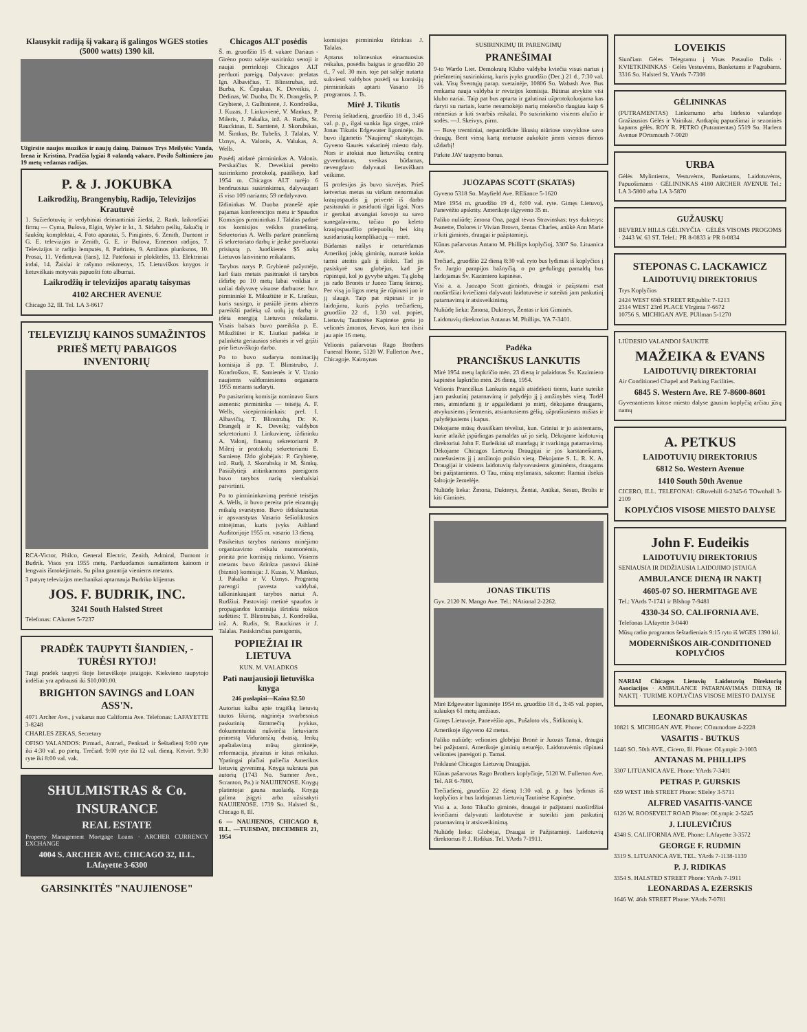Klausykit radiją šį vakarą iš galingos WGES stoties (5000 watts) 1390 kil.
Užgirsite naujos muzikos ir naujų dainų. Dainuos Trys Meilytės: Vanda, Irena ir Kristina. Pradžia lygiai 8 valandą vakaro. Povilo Šaltimiero jau 19 metų vedamas radijas.
P. & J. JOKUBKA
Laikrodžių, Brangenybių, Radijo, Televizijos Krautuvė
1. Sužiedotuvių ir vedybiniai deimantiniai žiedai, 2. Rank. laikrodžiai firmų — Cyma, Bulova, Elgin, Wyler ir kt., 3. Sidabro peilių, šakučių ir šaukštų komplektai, 4. Foto aparatai, 5. Piniginės, 6. Zenith, Dumont ir G. E. televizijos ir Zenith, G. E. ir Bulova, Emerson radijos, 7. Televizijos ir radijo lemputės, 8. Pudrinės, 9. Amžinos plunksnos, 10. Prosai, 11. Vėdintuvai (fans), 12. Patefonai ir plokštelės, 13. Elektriniai indai, 14. Žaislai ir rašymo reikmenys, 15. Lietuviškos knygos ir lietuviškais motyvais papuošti foto albumai.
Laikrodžių ir televizijos aparatų taisymas
4102 ARCHER AVENUE
Chicago 32, Ill. Tel. LA 3-8617
TELEVIZIJŲ KAINOS SUMAŽINTOS
PRIEŠ METŲ PABAIGOS INVENTORIŲ
RCA-Victor, Philco, General Electric, Zenith, Admiral, Dumont ir Budrik. Visos yra 1955 metų. Parduodamos sumažintom kainom ir lengvais išmokėjimais. Su pilna garantija vieniems metams.
3 patyrę televizijos mechanikai aptarnauja Budriko klijentus
JOS. F. BUDRIK, INC.
3241 South Halsted Street
Telefonas: CAlumet 5-7237
PRADĖK TAUPYTI ŠIANDIEN, - TURĖSI RYTOJ!
Taigi pradėk taupyti šioje lietuviškoje įstaigoje. Kiekvieno taupytojo indėliai yra apdrausti iki $10,000.00.
BRIGHTON SAVINGS and LOAN ASS'N.
4071 Archer Ave., į vakarus nuo California Ave. Telefonas: LAFAYETTE 3-8248
CHARLES ZEKAS, Secretary
OFISO VALANDOS: Pirmad., Antrad., Penktad. ir Šeštadienį 9:00 ryte iki 4:30 val. po pietų. Trečiad. 9:00 ryte iki 12 val. dieną. Ketvirt. 9:30 ryte iki 8:00 val. vak.
SHULMISTRAS & Co.
INSURANCE
REAL ESTATE
Property Management Mortgage Loans · ARCHER CURRENCY EXCHANGE
4004 S. ARCHER AVE. CHICAGO 32, ILL. LAfayette 3-6300
GARSINKITĖS "NAUJIENOSE"
Chicagos ALT posėdis
Š. m. gruodžio 15 d. vakare Dariaus - Girėno posto salėje susirinko senoji ir naujai perrinktoji Chicagos ALT perduoti pareigų. Dalyvavo: prelatas Ign. Albavičius, T. Blinstrubas, inž. Burba, K. Čepukas, K. Deveikis, J. Dėdinas, W. Duoba, Dr. K. Drangelis, P. Grybienė, J. Gulbinienė, J. Kondroška, J. Kuzas, J. Linkuvienė, V. Mankus, P. Mileris, J. Pakalka, inž. A. Rudis, St. Rauckinas, E. Samienė, J. Skorubskas, M. Šimkus, Br. Tubelis, J. Talalas, V. Uznys, A. Valonis, A. Valukas, A. Wells.
Posėdį atidarė pirmininkas A. Valonis. Perskaičius K. Deveikiui pereito susirinkimo protokolą, paaiškėjo, kad 1954 m. Chicagos ALT turėjo 6 bendruosius susirinkimus, dalyvaujant iš viso 109 nariams; 59 nedalyvavo.
Iždininkas W. Duoba pranešė apie pajamas konferencijos metu ir Spaudos Komisijos pirmininkas J. Talalas padarė tos komisijos veiklos pranešimą. Sekretorius A. Wells padarė pranešimą iš sekretoriato darbų ir įteikė pavėluotai prisiųstą p. Juodkienės $5 auką Lietuvos laisvinimo reikalams.
Tarybos narys P. Grybienė pažymėjo, kad šiais metais pasitraukė iš tarybos išdirbę po 10 metų labai veikliai ir uoliai dalyvavę visuose darbuose: buv. pirmininkė E. Mikužiūtė ir K. Liutkus, kuris susirgo, ir pasiūlė jiems abiems pareikšti padėką už uolų jų darbą ir įdėta energiją Lietuvos reikalams. Visais balsais buvo pareikšta p. E. Mikužiūtei ir K. Liutkui padėka ir palinkėta geriausios sėkmės ir vėl grįžti prie lietuviškojo darbo.
Po to buvo sudaryta nominacijų komisija iš pp. T. Blinstrubo, J. Kondroškos, E. Samienės ir V. Uznio naujiems valdomiesiems organams 1955 metams sudaryti.
Po pasitarimų komisija nominavo šiuos asmenis: pirmininku — teisėją A. F. Wells, vicepirmininkais: prel. I. Albavičių, T. Blinstrubą, Dr. K. Drangelį ir K. Deveikį; valdybos sekretoriumi J. Linkuvienę, iždininku A. Valonį, finansų sekretoriumi P. Milerį ir protokolų sekretoriumi E. Samienę. Iždo globėjais: P. Grybienę, inž. Rudį, J. Skorubską ir M. Šimkų. Pasiūlytieji atitinkamoms pareigoms buvo tarybos narių vienbalsiai patvirtinti.
Po to pirmininkavimą perėmė teisėjas A. Wells, ir buvo pereita prie einamųjų reikalų svarstymo. Buvo išdiskutuotas ir apsvarstytas Vasario šešioliktosios minėjimas, kuris įvyks Ashland Auditorijoje 1955 m. vasario 13 dieną.
Pasikeitus tarybos nariams minėjimo organizavimo reikalu nuomonėmis, prieita prie komisijų rinkimo. Visiems metams buvo išrinkta pastovi ūkinė (biznio) komisija: J. Kuzas, V. Mankus, J. Pakalka ir V. Uznys. Programą parengti pavesta valdybai, talkininkaujant tarybos nariui A. Rudžiui. Pastovioji metinė spaudos ir propagandos komisija išrinkta tokios sudėties: T. Blinstrubas, J. Kondroška, inž. A. Rudis, St. Rauckinas ir J. Talalas. Pasiskirsčius pareigomis,
POPIEŽIAI IR LIETUVA
KUN. M. VALADKOS
Pati naujausioji lietuviška knyga
246 puslapiai—Kaina $2.50
Autorius kalba apie tragišką lietuvių tautos likimą, nagrinėja svarbesnius paskutinių šimtmečių įvykius, dokumentuotai nušviečia lietuviams primestą Viduramžių dvasią, lenkų apaštalavimą mūsų gimtinėje, reformacija, jėzuitus ir kitus reikalus. Ypatingai plačiai paliečia Amerikos lietuvių gyvenimą. Knyga sukrauta pas autorių (1743 No. Sumner Ave., Scranton, Pa.) ir NAUJIENOSE. Knygų platintojai gauna nuolaidą. Knygą galima įsigyti arba užsisakyti NAUJIENOSE. 1739 So. Halsted St., Chicago 8, Ill.
6 — NAUJIENOS, CHICAGO 8, ILL. —TUESDAY, DECEMBER 21, 1954
komisijos pirmininku išrinktas J. Talalas.
Aptarus tolimesnius einamuosius reikalus, posėdis baigtas ir gruodžio 20 d., 7 val. 30 min. toje pat salėje nutarta sukviesti valdybos posėdį su komisijų pirmininkais aptarti Vasario 16 programos. J. Ts.
Mirė J. Tikutis
Pereitą šeštadienį, gruodžio 18 d., 3:45 val. p. p., ilgai sunkia liga sirgęs, mirė Jonas Tikutis Edgewater ligoninėje. Jis buvo ilgametis "Naujienų" skaitytojas. Gyveno šiaurės vakarinėj miesto daly. Nors ir atokiai nuo lietuviškų centrų gyvendamas, sveikas būdamas, nevengdavo dalyvauti lietuviškam veikime.
Iš profesijos jis buvo siuvėjas. Prieš ketverius metus su viršum nenormalus kraujospaudis jį privertė iš darbo pasitraukti ir pasiduoti ilgai ligai. Nors ir gerokai atvangiai kovojo su savo sunegalavimu, tačiau po keleto kraujospaudžio priepuolių bei kitų susidariusių komplikacijų — mirė.
Būdamas našlys ir neturėdamas Amerikoj jokių giminių, numatė kokia tamsi ateitis gali jį ištikti. Tad jis pasiskyrė sau globėjus, kad jie rūpintųsi, kol jo gyvybė užges. Tą globą jis rado Bronės ir Juozo Tamų šeimoj. Per visą jo ligos metą jie rūpinasi juo ir jį slaugė. Taip pat rūpinasi ir jo laidojimu, kuris įvyks trečiadienį, gruodžio 22 d., 1:30 val. popiet, Lietuvių Tautinėse Kapinėse greta jo velionės žmonos, Jievos, kuri ten ilsisi jau apie 16 metų.
Velionis pašarvotas Rago Brothers Funeral Home, 5120 W. Fullerton Ave., Chicagoje. Kaimynas
SUSIRINKIMŲ IR PARENGIMŲ
PRANEŠIMAI
9-to Wardo Liet. Demokratų Klubo valdyba kviečia visus narius į priešmetinį susirinkimą, kuris įvyks gruodžio (Dec.) 21 d., 7:30 val. vak. Visų Šventųjų parap. svetainėje, 10806 So. Wabash Ave. Bus renkama nauja valdyba ir revizijos komisija. Būtinai atvykite visi klubo nariai. Taip pat bus aptarta ir galutinai užprotokoluojama kas daryti su nariais, kurie nesumokėjo narių mokesčio daugiau kaip 6 mėnesius ir kiti svarbūs reikalai. Po susirinkimo visiems alučio ir sodės. —J. Skeivys, pirm.
— Buvę tremtiniai, nepamirškite likusių niūriose stovyklose savo draugų. Bent vieną kartą metuose aukokite jiems vienos dienos uždarbį!
Pirkite JAV taupymo bonus.
JUOZAPAS SCOTT (SKATAS)
Gyveno 5318 So. Mayfield Ave. REliance 5-1620
Mirė 1954 m. gruodžio 19 d., 6:00 val. ryte. Gimęs Lietuvoj, Panevėžio apskrity. Amerikoje išgyveno 35 m.
Paliko nuliūdę: žmona Ona, pagal tėvus Stravinskas; trys dukterys: Jeanette, Dolores ir Vivian Brown, žentas Charles, anūkė Ann Marie ir kiti giminės, draugai ir pažįstamieji.
Kūnas pašarvotas Antano M. Phillips koplyčioj, 3307 So. Lituanica Ave.
Trečiad., gruodžio 22 dieną 8:30 val. ryto bus lydimas iš koplyčios į Šv. Jurgio parapijos bažnyčią, o po gedulingų pamaldų bus laidojamas Šv. Kazimiero kapinėse.
Visi a. a. Juozapo Scott giminės, draugai ir pažįstami esat nuoširdžiai kviečiami dalyvauti laidotuvėse ir suteikti jam paskutinį patarnavimą ir atsisveikinimą.
Nuliūdę lieka: Žmona, Dukterys, Žentas ir kiti Giminės.
Laidotuvių direktorius Antanas M. Phillips. YA 7-3401.
Padėka
PRANCIŠKUS LANKUTIS
Mirė 1954 metų lapkričio mėn. 23 dieną ir palaidotas Šv. Kazimiero kapinėse lapkričio mėn. 26 dieną, 1954.
Velionis Pranciškus Lankutis negali atsidėkoti tiems, kurie suteikė jam paskutinį patarnavimą ir palydėjo jį į amžinybės vietą. Todėl mes, atmindami jį ir apgailėdami jo mirtį, dėkojame draugams, atvykusiems į šermenis, atsiuntusiems gėlių, užprašiusiems mišias ir palydėjusiems į kapus.
Dėkojame mūsų dvasiškam tėveliui, kun. Griniui ir jo asistentams, kurie atlaikė įspūdingas pamaldas už jo sielą. Dėkojame laidotuvių direktoriui John F. Eudeikiui už mandagų ir tvarkingą patarnavimą. Dėkojame Chicagos Lietuvių Draugijai ir jos karstanešiams, nunešusiems jį į amžinojo poilsio vietą. Dėkojame S. L. R. K. A. Draugijai ir visiems laidotuvių dalyvavusiems giminėms, draugams bei pažįstamiems. O Tau, mūsų mylimasis, sakome: Ramiai ilsėkis šaltojoje žemelėje.
Nuliūdę lieka: Žmona, Dukterys, Žentai, Anūkai, Sesuo, Brolis ir kiti Giminės.
JONAS TIKUTIS
Gyv. 2120 N. Mango Ave. Tel.: NAtional 2-2262.
Mirė Edgewater ligoninėje 1954 m. gruodžio 18 d., 3:45 val. popiet, sulaukęs 61 metų amžiaus.
Gimęs Lietuvoje, Panevėžio aps., Pušaloto vls., Šidikonių k.
Amerikoje išgyveno 42 metus.
Paliko nuliūdę: velionies globėjai Bronė ir Juozas Tamai, draugai bei pažįstami. Amerikoje giminių neturėjo. Laidotuvėmis rūpinasi velionies įpareigoti p. Tamai.
Priklausė Chicagos Lietuvių Draugijai.
Kūnas pašarvotas Rago Brothers koplyčioje, 5120 W. Fullerton Ave. Tel. AR 6-7800.
Trečiadienį, gruodžio 22 dieną 1:30 val. p. p. bus lydimas iš koplyčios ir bus laidojamas Lietuvių Tautinėse Kapinėse.
Visi a. a. Jono Tikučio giminės, draugai ir pažįstami nuoširdžiai kviečiami dalyvauti laidotuvėse ir suteikti jam paskutinį patarnavimą ir atsisveikinimą.
Nuliūdę lieka: Globėjai, Draugai ir Pažįstamieji. Laidotuvių direktorius P. J. Ridikas. Tel. YArds 7-1911.
LOVEIKIS
Siunčiam Gėles Telegramu į Visas Pasaulio Dalis · KVIETKININKAS · Gėlės Vestuvėms, Banketams ir Pagrabams. 3316 So. Halsted St. YArds 7-7308
GĖLININKAS
(PUTRAMENTAS) Linksmumo arba liūdesio valandoje Gražiausios Gėlės ir Vainikai. Antkapių papuošimai ir sezoninės kapams gėlės. ROY R. PETRO (Putramentas) 5519 So. Harlem Avenue POrtsmouth 7-9020
URBA
Gėlės Mylintiems, Vestuvėms, Banketams, Laidotuvėms, Papuošimams · GĖLININKAS 4180 ARCHER AVENUE Tel.: LA 3-5800 arba LA 3-5870
GUŽAUSKŲ
BEVERLY HILLS GĖLINYČIA · GĖLĖS VISOMS PROGOMS · 2443 W. 63 ST. Telef.: PR 8-0833 ir PR 8-0834
STEPONAS C. LACKAWICZ
LAIDOTUVIŲ DIREKTORIUS
Trys Koplyčios
2424 WEST 69th STREET REpublic 7-1213
2314 WEST 23rd PLACE VIrginia 7-6672
10756 S. MICHIGAN AVE. PUllman 5-1270
LIŪDESIO VALANDOJ ŠAUKITE
MAŽEIKA & EVANS
LAIDOTUVIŲ DIREKTORIAI
Air Conditioned Chapel and Parking Facilities.
6845 S. Western Ave. RE 7-8600-8601
Gyvenantiems kitose miesto dalyse gausim koplyčią arčiau jūsų namų
A. PETKUS
LAIDOTUVIŲ DIREKTORIUS
6812 So. Western Avenue
1410 South 50th Avenue
CICERO, ILL. TELEFONAI: GRovehill 6-2345-6 TOwnhall 3-2109
KOPLYČIOS VISOSE MIESTO DALYSE
John F. Eudeikis
LAIDOTUVIŲ DIREKTORIUS
SENIAUSIA IR DIDŽIAUSIA LAIDOJIMO ĮSTAIGA
AMBULANCE DIENĄ IR NAKTĮ
4605-07 SO. HERMITAGE AVE
Tel.: YArds 7-1741 ir BIshop 7-9481
4330-34 SO. CALIFORNIA AVE.
Telefonas LAfayette 3-0440
Mūsų radio programos šeštadieniais 9:15 ryto iš WGES 1390 kil.
MODERNIŠKOS AIR-CONDITIONED KOPLYČIOS
NARIAI Chicagos Lietuvių Laidotuvių Direktorių Asociacijos · AMBULANCE PATARNAVIMAS DIENĄ IR NAKTĮ · TURIME KOPLYČIAS VISOSE MIESTO DALYSE
LEONARD BUKAUSKAS
10821 S. MICHIGAN AVE. Phone: COmmodore 4-2228
VASAITIS - BUTKUS
1446 SO. 50th AVE., Cicero, Ill. Phone: OLympic 2-1003
ANTANAS M. PHILLIPS
3307 LITUANICA AVE. Phone: YArds 7-3401
PETRAS P. GURSKIS
659 WEST 18th STREET Phone: SEeley 3-5711
ALFRED VASAITIS-VANCE
6126 W. ROOSEVELT ROAD Phone: OLympic 2-5245
J. LIULEVIČIUS
4348 S. CALIFORNIA AVE. Phone: LAfayette 3-3572
GEORGE F. RUDMIN
3319 S. LITUANICA AVE. TEL. YArds 7-1138-1139
P. J. RIDIKAS
3354 S. HALSTED STREET Phone: YArds 7-1911
LEONARDAS A. EZERSKIS
1646 W. 46th STREET Phone: YArds 7-0781